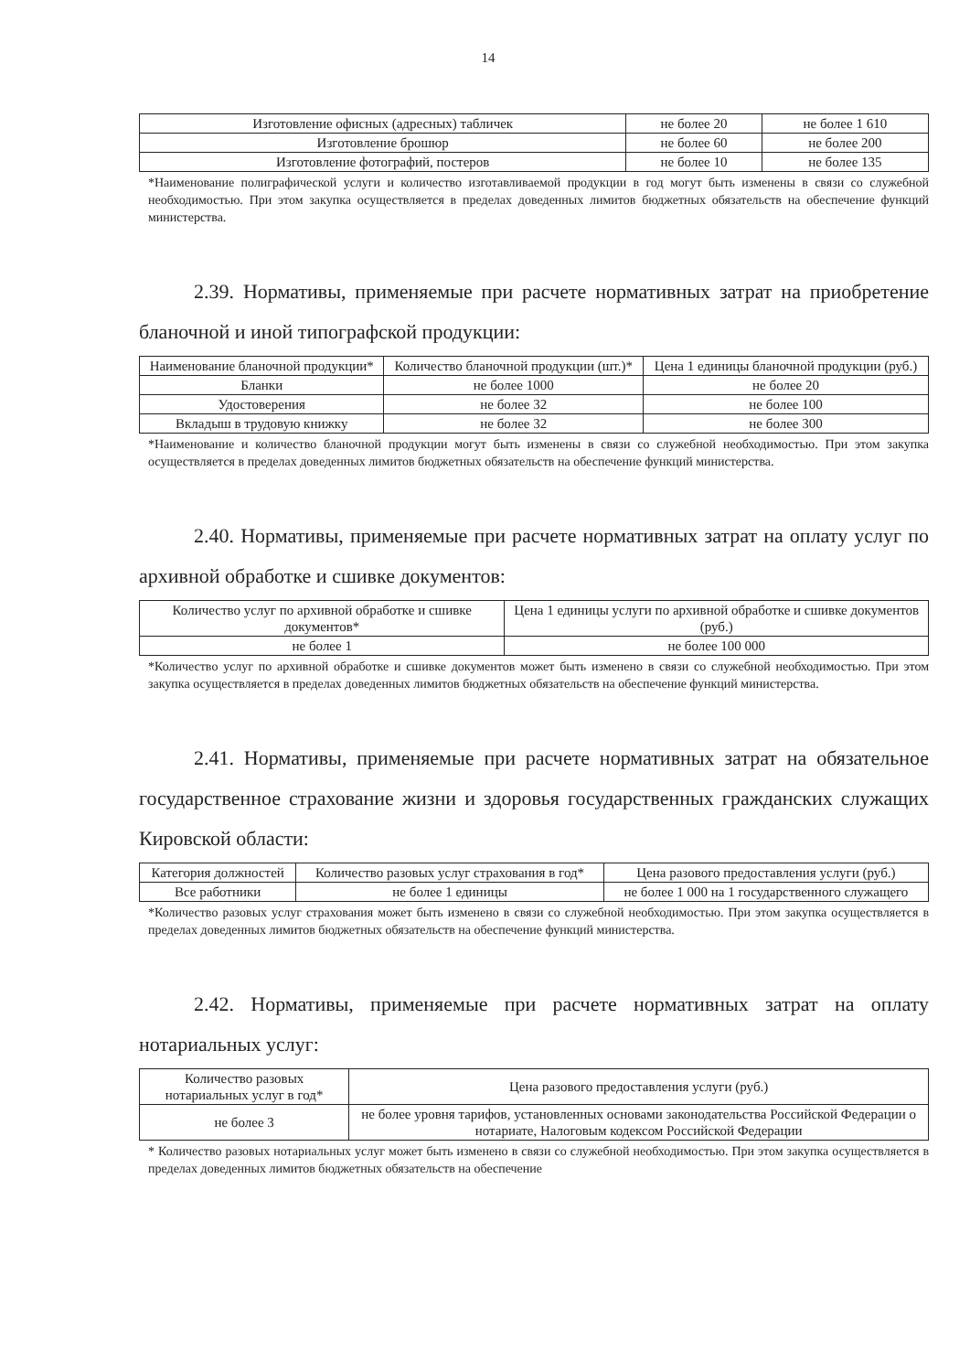14
| Изготовление офисных (адресных) табличек | не более 20 | не более 1 610 |
| Изготовление брошюр | не более 60 | не более 200 |
| Изготовление фотографий, постеров | не более 10 | не более 135 |
*Наименование полиграфической услуги и количество изготавливаемой продукции в год могут быть изменены в связи со служебной необходимостью. При этом закупка осуществляется в пределах доведенных лимитов бюджетных обязательств на обеспечение функций министерства.
2.39. Нормативы, применяемые при расчете нормативных затрат на приобретение бланочной и иной типографской продукции:
| Наименование бланочной продукции* | Количество бланочной продукции (шт.)* | Цена 1 единицы бланочной продукции (руб.) |
| --- | --- | --- |
| Бланки | не более 1000 | не более 20 |
| Удостоверения | не более 32 | не более 100 |
| Вкладыш в трудовую книжку | не более 32 | не более 300 |
*Наименование и количество бланочной продукции могут быть изменены в связи со служебной необходимостью. При этом закупка осуществляется в пределах доведенных лимитов бюджетных обязательств на обеспечение функций министерства.
2.40. Нормативы, применяемые при расчете нормативных затрат на оплату услуг по архивной обработке и сшивке документов:
| Количество услуг по архивной обработке и сшивке документов* | Цена 1 единицы услуги по архивной обработке и сшивке документов (руб.) |
| --- | --- |
| не более 1 | не более 100 000 |
*Количество услуг по архивной обработке и сшивке документов может быть изменено в связи со служебной необходимостью. При этом закупка осуществляется в пределах доведенных лимитов бюджетных обязательств на обеспечение функций министерства.
2.41. Нормативы, применяемые при расчете нормативных затрат на обязательное государственное страхование жизни и здоровья государственных гражданских служащих Кировской области:
| Категория должностей | Количество разовых услуг страхования в год* | Цена разового предоставления услуги (руб.) |
| --- | --- | --- |
| Все работники | не более 1 единицы | не более 1 000 на 1 государственного служащего |
*Количество разовых услуг страхования может быть изменено в связи со служебной необходимостью. При этом закупка осуществляется в пределах доведенных лимитов бюджетных обязательств на обеспечение функций министерства.
2.42. Нормативы, применяемые при расчете нормативных затрат на оплату нотариальных услуг:
| Количество разовых нотариальных услуг в год* | Цена разового предоставления услуги (руб.) |
| --- | --- |
| не более 3 | не более уровня тарифов, установленных основами законодательства Российской Федерации о нотариате, Налоговым кодексом Российской Федерации |
* Количество разовых нотариальных услуг может быть изменено в связи со служебной необходимостью. При этом закупка осуществляется в пределах доведенных лимитов бюджетных обязательств на обеспечение